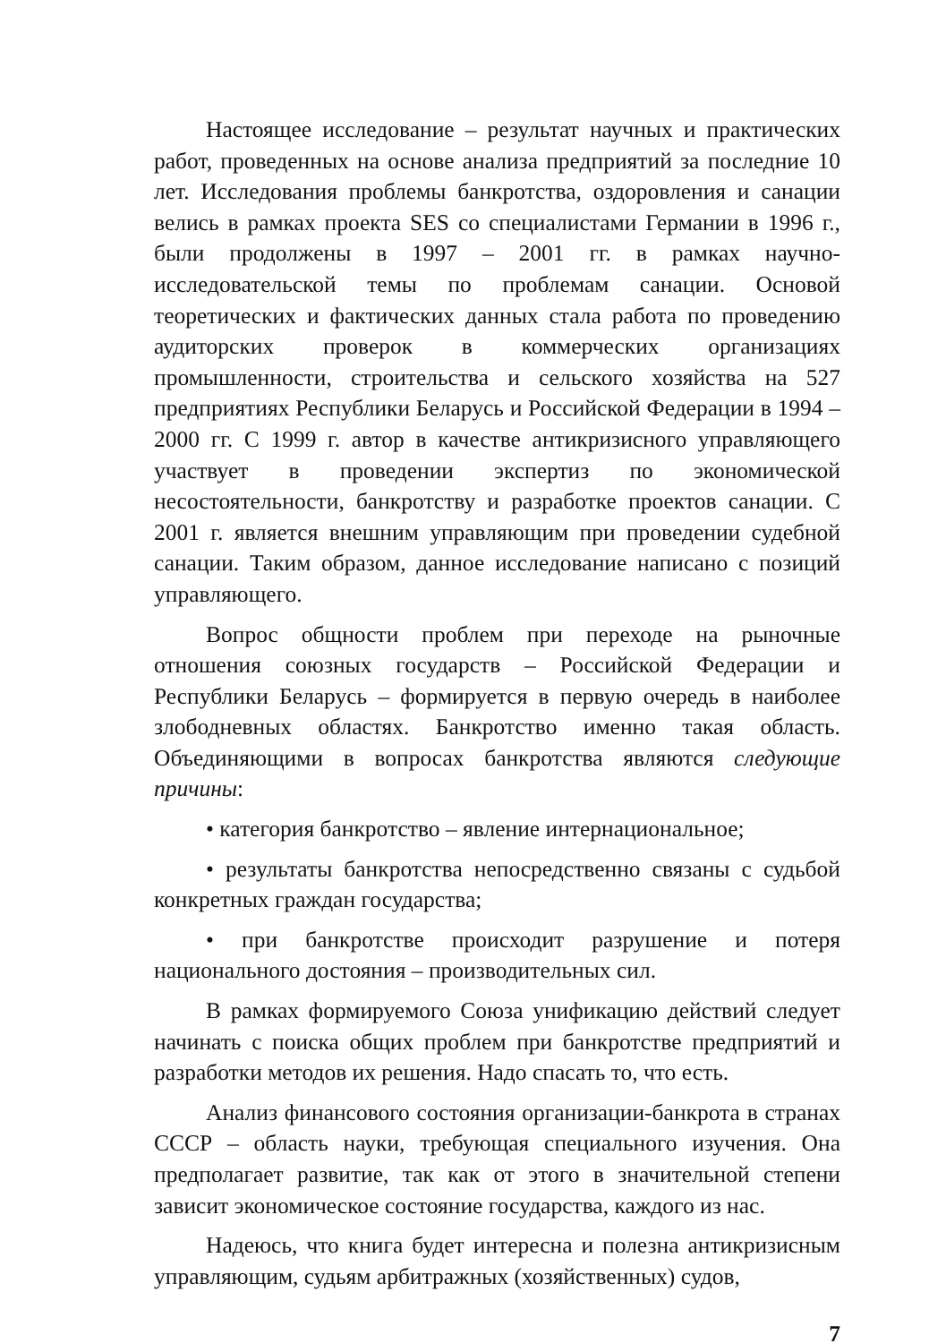Настоящее исследование – результат научных и практических работ, проведенных на основе анализа предприятий за последние 10 лет. Исследования проблемы банкротства, оздоровления и санации велись в рамках проекта SES со специалистами Германии в 1996 г., были продолжены в 1997 – 2001 гг. в рамках научно-исследовательской темы по проблемам санации. Основой теоретических и фактических данных стала работа по проведению аудиторских проверок в коммерческих организациях промышленности, строительства и сельского хозяйства на 527 предприятиях Республики Беларусь и Российской Федерации в 1994 – 2000 гг. С 1999 г. автор в качестве антикризисного управляющего участвует в проведении экспертиз по экономической несостоятельности, банкротству и разработке проектов санации. С 2001 г. является внешним управляющим при проведении судебной санации. Таким образом, данное исследование написано с позиций управляющего.
Вопрос общности проблем при переходе на рыночные отношения союзных государств – Российской Федерации и Республики Беларусь – формируется в первую очередь в наиболее злободневных областях. Банкротство именно такая область. Объединяющими в вопросах банкротства являются следующие причины:
• категория банкротство – явление интернациональное;
• результаты банкротства непосредственно связаны с судьбой конкретных граждан государства;
• при банкротстве происходит разрушение и потеря национального достояния – производительных сил.
В рамках формируемого Союза унификацию действий следует начинать с поиска общих проблем при банкротстве предприятий и разработки методов их решения. Надо спасать то, что есть.
Анализ финансового состояния организации-банкрота в странах СССР – область науки, требующая специального изучения. Она предполагает развитие, так как от этого в значительной степени зависит экономическое состояние государства, каждого из нас.
Надеюсь, что книга будет интересна и полезна антикризисным управляющим, судьям арбитражных (хозяйственных) судов,
7